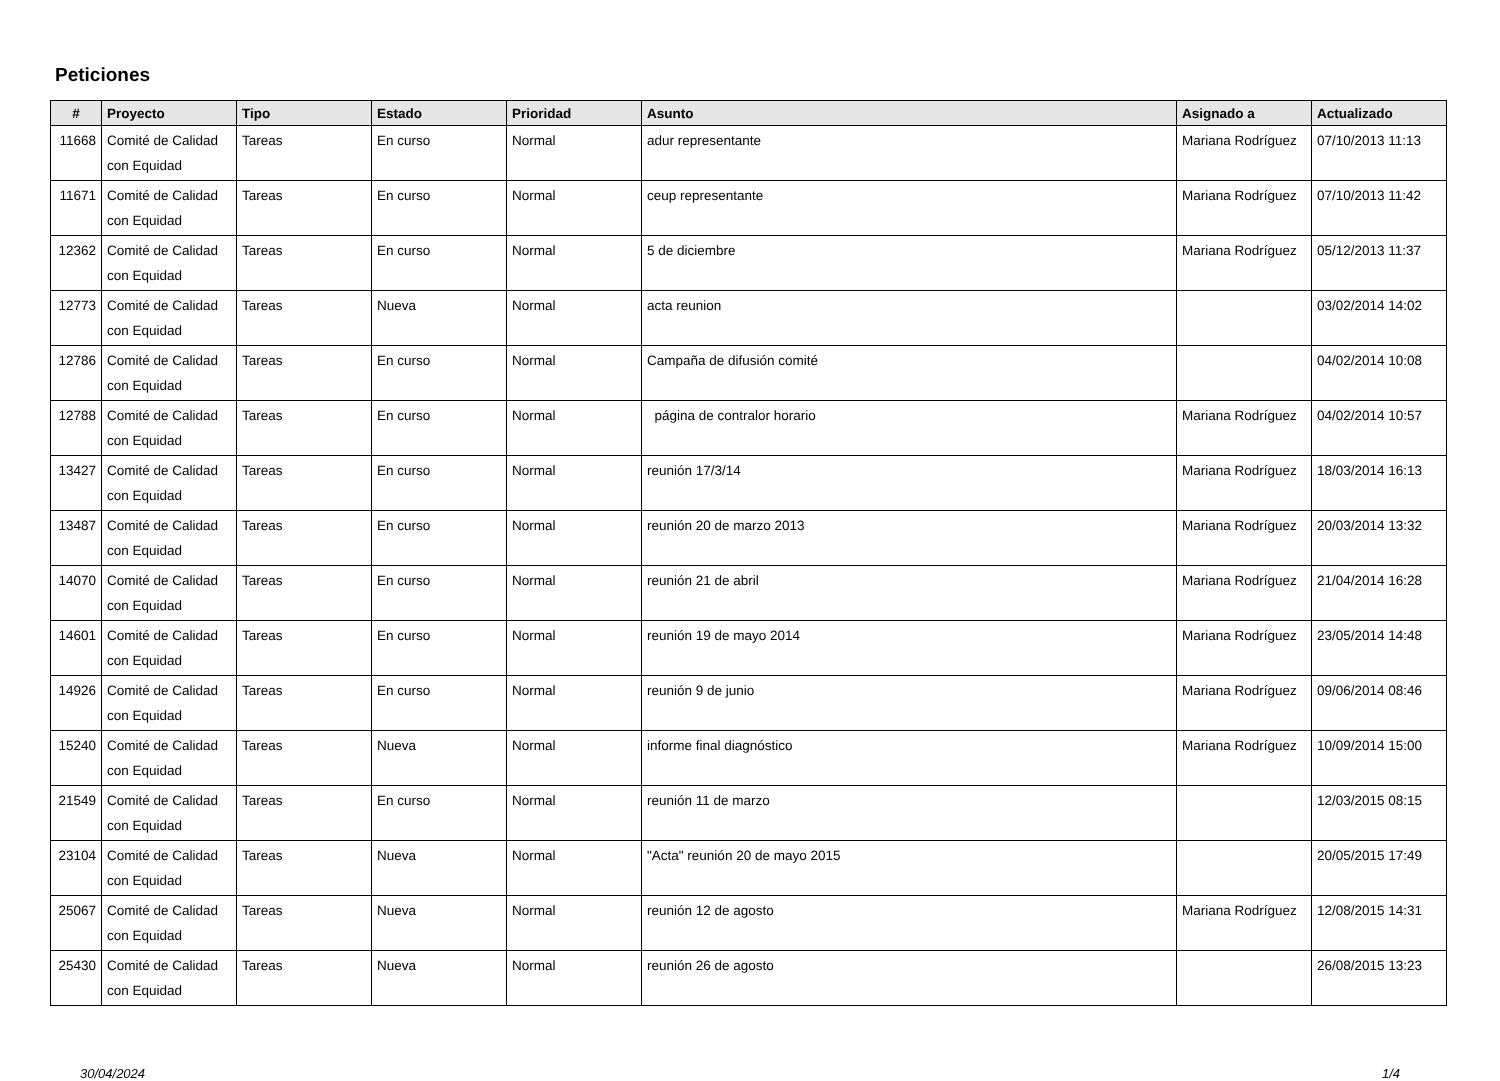Peticiones
| # | Proyecto | Tipo | Estado | Prioridad | Asunto | Asignado a | Actualizado |
| --- | --- | --- | --- | --- | --- | --- | --- |
| 11668 | Comité de Calidad con Equidad | Tareas | En curso | Normal | adur representante | Mariana Rodríguez | 07/10/2013 11:13 |
| 11671 | Comité de Calidad con Equidad | Tareas | En curso | Normal | ceup representante | Mariana Rodríguez | 07/10/2013 11:42 |
| 12362 | Comité de Calidad con Equidad | Tareas | En curso | Normal | 5 de diciembre | Mariana Rodríguez | 05/12/2013 11:37 |
| 12773 | Comité de Calidad con Equidad | Tareas | Nueva | Normal | acta reunion | | 03/02/2014 14:02 |
| 12786 | Comité de Calidad con Equidad | Tareas | En curso | Normal | Campaña de difusión comité | | 04/02/2014 10:08 |
| 12788 | Comité de Calidad con Equidad | Tareas | En curso | Normal | página de contralor horario | Mariana Rodríguez | 04/02/2014 10:57 |
| 13427 | Comité de Calidad con Equidad | Tareas | En curso | Normal | reunión 17/3/14 | Mariana Rodríguez | 18/03/2014 16:13 |
| 13487 | Comité de Calidad con Equidad | Tareas | En curso | Normal | reunión 20 de marzo 2013 | Mariana Rodríguez | 20/03/2014 13:32 |
| 14070 | Comité de Calidad con Equidad | Tareas | En curso | Normal | reunión 21 de abril | Mariana Rodríguez | 21/04/2014 16:28 |
| 14601 | Comité de Calidad con Equidad | Tareas | En curso | Normal | reunión 19 de mayo 2014 | Mariana Rodríguez | 23/05/2014 14:48 |
| 14926 | Comité de Calidad con Equidad | Tareas | En curso | Normal | reunión 9 de junio | Mariana Rodríguez | 09/06/2014 08:46 |
| 15240 | Comité de Calidad con Equidad | Tareas | Nueva | Normal | informe final diagnóstico | Mariana Rodríguez | 10/09/2014 15:00 |
| 21549 | Comité de Calidad con Equidad | Tareas | En curso | Normal | reunión 11 de marzo | | 12/03/2015 08:15 |
| 23104 | Comité de Calidad con Equidad | Tareas | Nueva | Normal | "Acta" reunión 20 de mayo 2015 | | 20/05/2015 17:49 |
| 25067 | Comité de Calidad con Equidad | Tareas | Nueva | Normal | reunión 12 de agosto | Mariana Rodríguez | 12/08/2015 14:31 |
| 25430 | Comité de Calidad con Equidad | Tareas | Nueva | Normal | reunión 26 de agosto | | 26/08/2015 13:23 |
30/04/2024 1/4